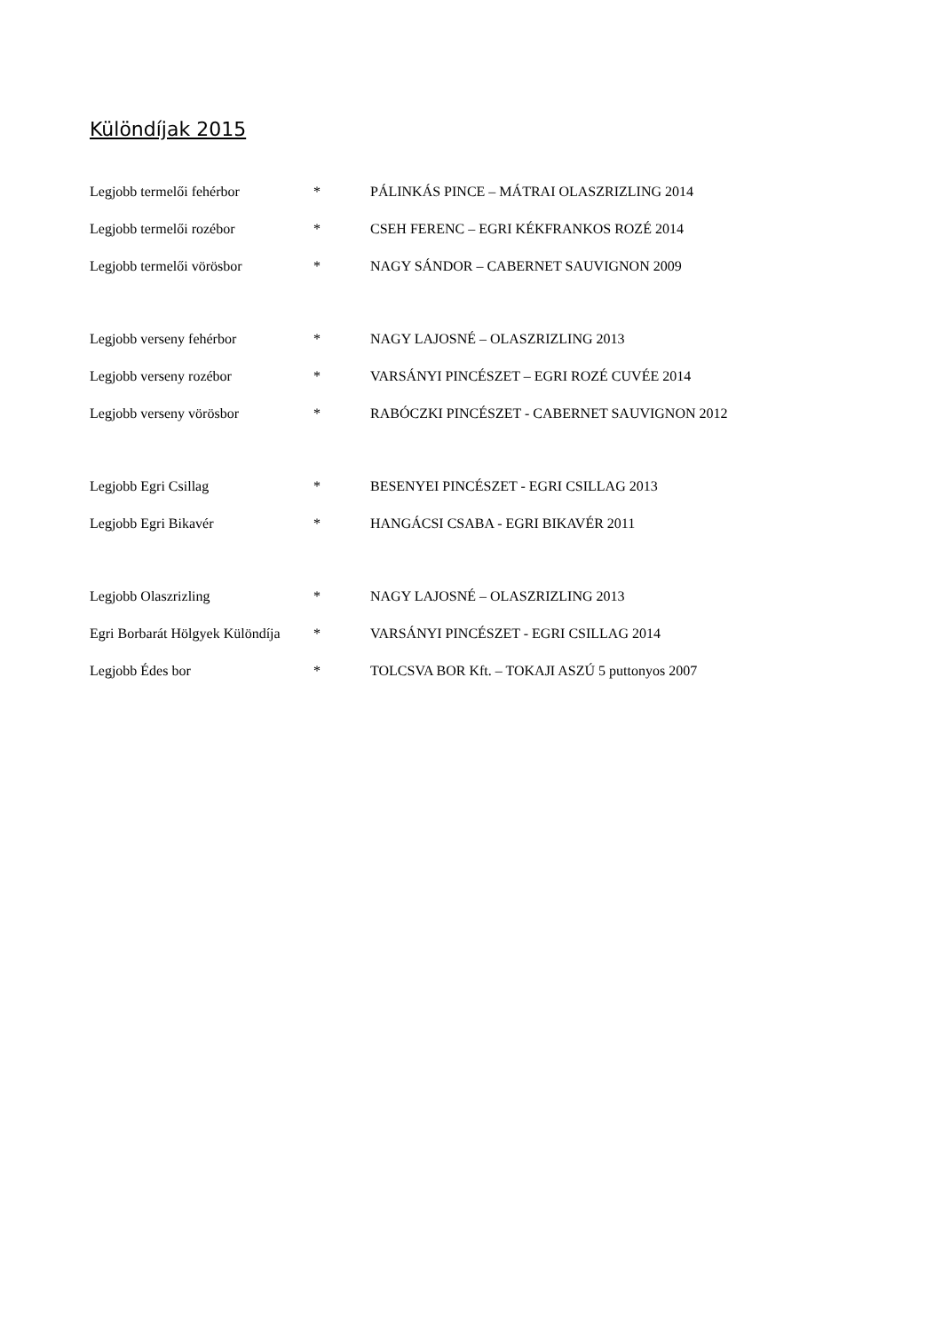Különdíjak 2015
| Legjobb termelői fehérbor | * | PÁLINKÁS PINCE – MÁTRAI OLASZRIZLING 2014 |
| Legjobb termelői rozébor | * | CSEH FERENC – EGRI KÉKFRANKOS ROZÉ 2014 |
| Legjobb termelői vörösbor | * | NAGY SÁNDOR – CABERNET SAUVIGNON 2009 |
| Legjobb verseny fehérbor | * | NAGY LAJOSNÉ – OLASZRIZLING 2013 |
| Legjobb verseny rozébor | * | VARSÁNYI PINCÉSZET – EGRI ROZÉ CUVÉE 2014 |
| Legjobb verseny vörösbor | * | RABÓCZKI PINCÉSZET - CABERNET SAUVIGNON 2012 |
| Legjobb Egri Csillag | * | BESENYEI PINCÉSZET - EGRI CSILLAG 2013 |
| Legjobb Egri Bikavér | * | HANGÁCSI CSABA - EGRI BIKAVÉR 2011 |
| Legjobb Olaszrizling | * | NAGY LAJOSNÉ – OLASZRIZLING 2013 |
| Egri Borbarát Hölgyek Különdíja | * | VARSÁNYI PINCÉSZET - EGRI CSILLAG 2014 |
| Legjobb Édes bor | * | TOLCSVA BOR Kft. – TOKAJI ASZÚ 5 puttonyos 2007 |